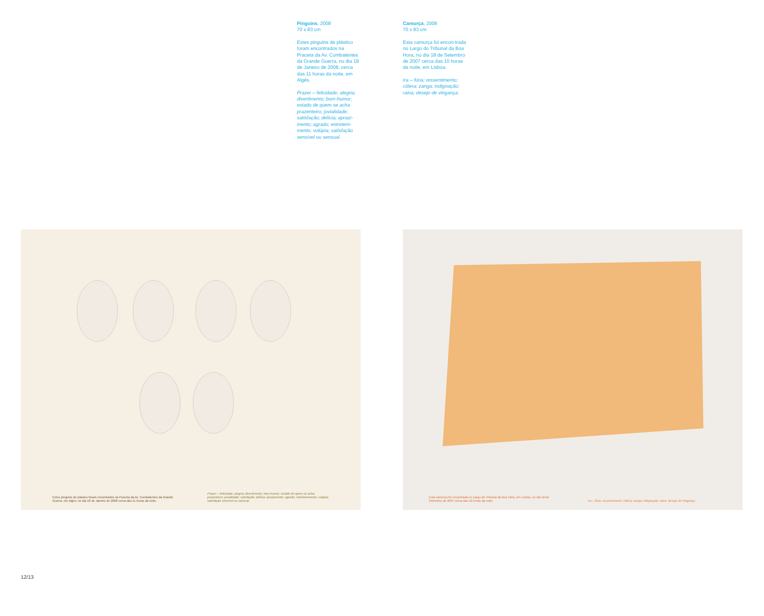Pinguins, 2008
70 x 83 cm
Estes pinguins de plástico foram encontrados na Praceta da Av. Combatentes da Grande Guerra, no dia 18 de Janeiro de 2008, cerca das 11 horas da noite, em Algés.
Prazer – felicidade; alegria; divertimento; bom-humor; estado de quem se acha prazenteiro; jovialidade; satisfação; delícia; aprazi-mento; agrado; entreteni-mento; volúpia; satisfação sensível ou sensual.
Camurça, 2008
70 x 83 cm
Esta camurça foi encon-trada no Largo do Tribunal da Boa Hora, no dia 18 de Setembro de 2007 cerca das 10 horas da noite, em Lisboa.
Ira – fúria; ressentimento; cólera; zanga; indignação; raiva; desejo de vingança.
Estes pinguins de plástico foram encontrados na Praceta da Av. Combatentes da Grande Guerra, em Algés, no dia 18 de Janeiro de 2008 cerca das 11 horas da noite.
Prazer – felicidade; alegria; divertimento; bom-humor; estado de quem se acha prazenteiro; jovialidade; satisfação; delícia; aprazimento; agrado; entretenimento; volúpia; satisfação sensível ou sensual.
Esta camurça foi encontrada no Largo do Tribunal da Boa Hora, em Lisboa, no dia 18 de Setembro de 2007 cerca das 10 horas da noite.
Ira – fúria; ressentimento; cólera; zanga; indignação; raiva; desejo de Vingança.
12/13